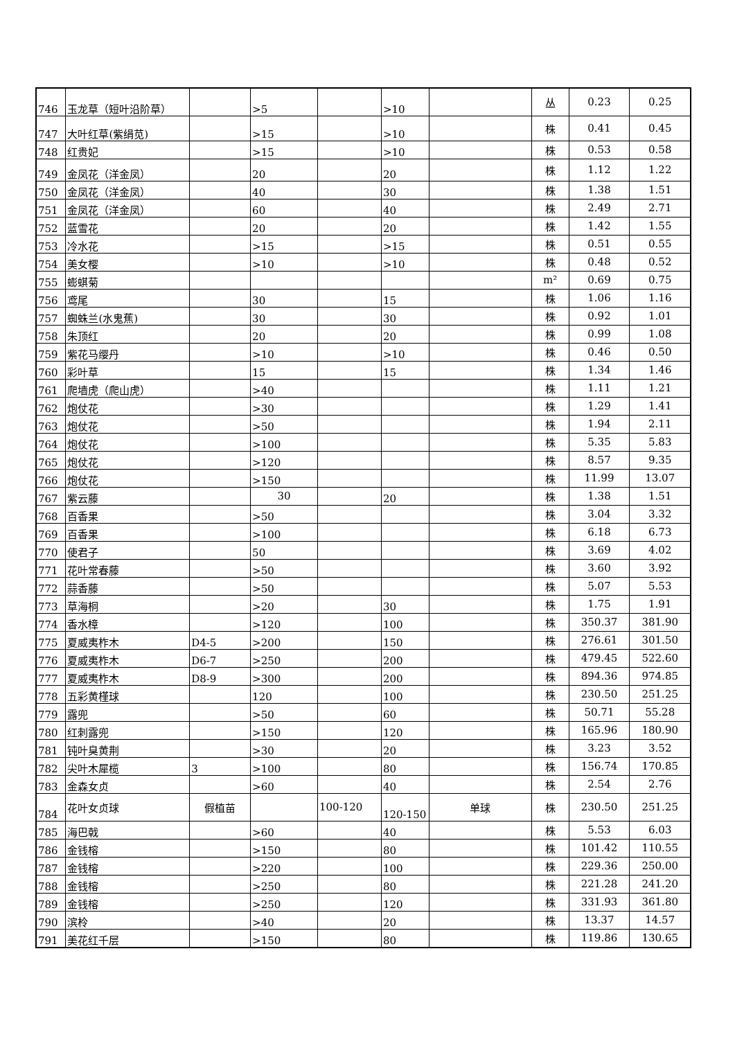| 746 | 玉龙草（短叶沿阶草） | | >5 | | >10 | | 丛 | 0.23 | 0.25 |
| 747 | 大叶红草(紫绢苋) | | >15 | | >10 | | 株 | 0.41 | 0.45 |
| 748 | 红贵妃 | | >15 | | >10 | | 株 | 0.53 | 0.58 |
| 749 | 金凤花（洋金凤） | | 20 | | 20 | | 株 | 1.12 | 1.22 |
| 750 | 金凤花（洋金凤） | | 40 | | 30 | | 株 | 1.38 | 1.51 |
| 751 | 金凤花（洋金凤） | | 60 | | 40 | | 株 | 2.49 | 2.71 |
| 752 | 蓝雪花 | | 20 | | 20 | | 株 | 1.42 | 1.55 |
| 753 | 冷水花 | | >15 | | >15 | | 株 | 0.51 | 0.55 |
| 754 | 美女樱 | | >10 | | >10 | | 株 | 0.48 | 0.52 |
| 755 | 蟛蜞菊 | | | | | | m² | 0.69 | 0.75 |
| 756 | 鸢尾 | | 30 | | 15 | | 株 | 1.06 | 1.16 |
| 757 | 蜘蛛兰(水鬼蕉) | | 30 | | 30 | | 株 | 0.92 | 1.01 |
| 758 | 朱顶红 | | 20 | | 20 | | 株 | 0.99 | 1.08 |
| 759 | 紫花马缨丹 | | >10 | | >10 | | 株 | 0.46 | 0.50 |
| 760 | 彩叶草 | | 15 | | 15 | | 株 | 1.34 | 1.46 |
| 761 | 爬墙虎（爬山虎） | | >40 | | | | 株 | 1.11 | 1.21 |
| 762 | 炮仗花 | | >30 | | | | 株 | 1.29 | 1.41 |
| 763 | 炮仗花 | | >50 | | | | 株 | 1.94 | 2.11 |
| 764 | 炮仗花 | | >100 | | | | 株 | 5.35 | 5.83 |
| 765 | 炮仗花 | | >120 | | | | 株 | 8.57 | 9.35 |
| 766 | 炮仗花 | | >150 | | | | 株 | 11.99 | 13.07 |
| 767 | 紫云藤 | | 30 | | 20 | | 株 | 1.38 | 1.51 |
| 768 | 百香果 | | >50 | | | | 株 | 3.04 | 3.32 |
| 769 | 百香果 | | >100 | | | | 株 | 6.18 | 6.73 |
| 770 | 使君子 | | 50 | | | | 株 | 3.69 | 4.02 |
| 771 | 花叶常春藤 | | >50 | | | | 株 | 3.60 | 3.92 |
| 772 | 蒜香藤 | | >50 | | | | 株 | 5.07 | 5.53 |
| 773 | 草海桐 | | >20 | | 30 | | 株 | 1.75 | 1.91 |
| 774 | 香水樟 | | >120 | | 100 | | 株 | 350.37 | 381.90 |
| 775 | 夏威夷柞木 | D4-5 | >200 | | 150 | | 株 | 276.61 | 301.50 |
| 776 | 夏威夷柞木 | D6-7 | >250 | | 200 | | 株 | 479.45 | 522.60 |
| 777 | 夏威夷柞木 | D8-9 | >300 | | 200 | | 株 | 894.36 | 974.85 |
| 778 | 五彩黄槿球 | | 120 | | 100 | | 株 | 230.50 | 251.25 |
| 779 | 露兜 | | >50 | | 60 | | 株 | 50.71 | 55.28 |
| 780 | 红刺露兜 | | >150 | | 120 | | 株 | 165.96 | 180.90 |
| 781 | 钝叶臭黄荆 | | >30 | | 20 | | 株 | 3.23 | 3.52 |
| 782 | 尖叶木犀榄 | 3 | >100 | | 80 | | 株 | 156.74 | 170.85 |
| 783 | 金森女贞 | | >60 | | 40 | | 株 | 2.54 | 2.76 |
| 784 | 花叶女贞球 | 假植苗 | | 100-120 | 120-150 | 单球 | 株 | 230.50 | 251.25 |
| 785 | 海巴戟 | | >60 | | 40 | | 株 | 5.53 | 6.03 |
| 786 | 金钱榕 | | >150 | | 80 | | 株 | 101.42 | 110.55 |
| 787 | 金钱榕 | | >220 | | 100 | | 株 | 229.36 | 250.00 |
| 788 | 金钱榕 | | >250 | | 80 | | 株 | 221.28 | 241.20 |
| 789 | 金钱榕 | | >250 | | 120 | | 株 | 331.93 | 361.80 |
| 790 | 滨柃 | | >40 | | 20 | | 株 | 13.37 | 14.57 |
| 791 | 美花红千层 | | >150 | | 80 | | 株 | 119.86 | 130.65 |